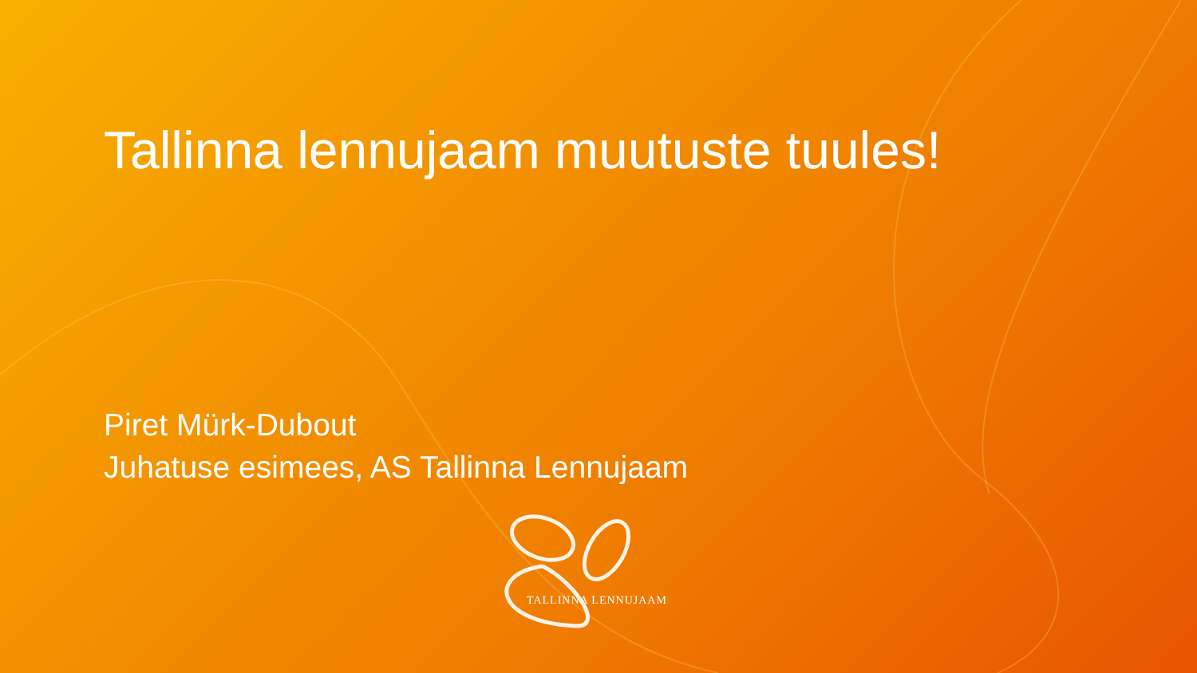Tallinna lennujaam muutuste tuules!
Piret Mürk-Dubout
Juhatuse esimees, AS Tallinna Lennujaam
TALLINNA LENNUJAAM